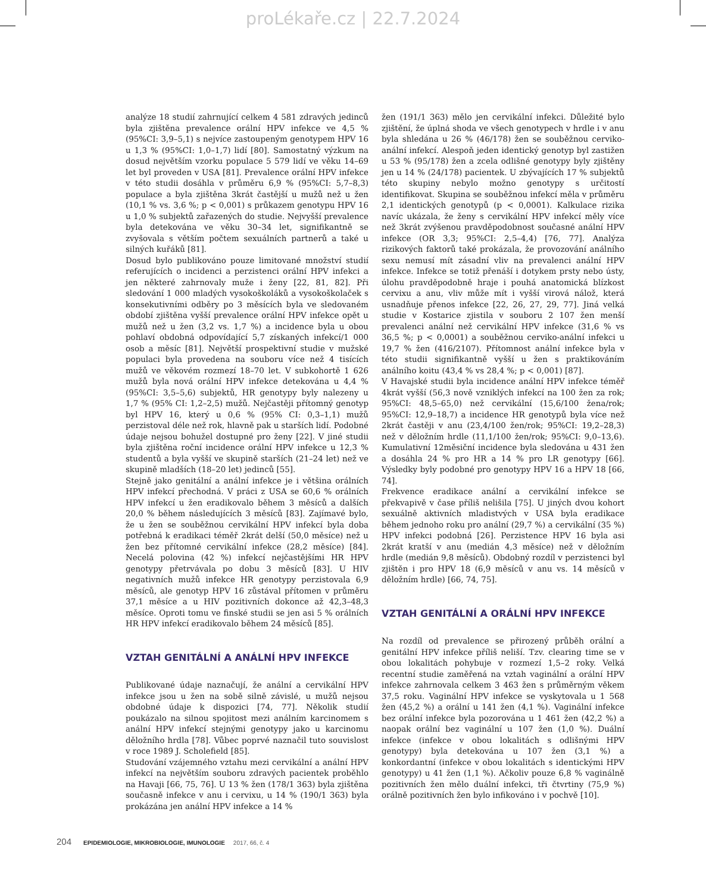proLékaře.cz | 22.7.2024
analýze 18 studií zahrnující celkem 4 581 zdravých jedinců byla zjištěna prevalence orální HPV infekce ve 4,5 % (95%CI: 3,9–5,1) s nejvíce zastoupeným genotypem HPV 16 u 1,3 % (95%CI: 1,0–1,7) lidí [80]. Samostatný výzkum na dosud největším vzorku populace 5 579 lidí ve věku 14–69 let byl proveden v USA [81]. Prevalence orální HPV infekce v této studii dosáhla v průměru 6,9 % (95%CI: 5,7–8,3) populace a byla zjištěna 3krát častější u mužů než u žen (10,1 % vs. 3,6 %; p < 0,001) s průkazem genotypu HPV 16 u 1,0 % subjektů zařazených do studie. Nejvyšší prevalence byla detekována ve věku 30–34 let, signifikantně se zvyšovala s větším počtem sexuálních partnerů a také u silných kuřáků [81].
Dosud bylo publikováno pouze limitované množství studií referujících o incidenci a perzistenci orální HPV infekci a jen některé zahrnovaly muže i ženy [22, 81, 82]. Při sledování 1 000 mladých vysokoškoláků a vysokoškolaček s konsekutivními odběry po 3 měsících byla ve sledovaném období zjištěna vyšší prevalence orální HPV infekce opět u mužů než u žen (3,2 vs. 1,7 %) a incidence byla u obou pohlaví obdobná odpovídající 5,7 získaných infekcí/1 000 osob a měsíc [81]. Největší prospektivní studie v mužské populaci byla provedena na souboru více než 4 tisících mužů ve věkovém rozmezí 18–70 let. V subkohortě 1 626 mužů byla nová orální HPV infekce detekována u 4,4 % (95%CI: 3,5–5,6) subjektů, HR genotypy byly nalezeny u 1,7 % (95% CI: 1,2–2,5) mužů. Nejčastěji přítomný genotyp byl HPV 16, který u 0,6 % (95% CI: 0,3–1,1) mužů perzistoval déle než rok, hlavně pak u starších lidí. Podobné údaje nejsou bohužel dostupné pro ženy [22]. V jiné studii byla zjištěna roční incidence orální HPV infekce u 12,3 % studentů a byla vyšší ve skupině starších (21–24 let) než ve skupině mladších (18–20 let) jedinců [55].
Stejně jako genitální a anální infekce je i většina orálních HPV infekcí přechodná. V práci z USA se 60,6 % orálních HPV infekcí u žen eradikovalo během 3 měsíců a dalších 20,0 % během následujících 3 měsíců [83]. Zajímavé bylo, že u žen se souběžnou cervikální HPV infekcí byla doba potřebná k eradikaci téměř 2krát delší (50,0 měsíce) než u žen bez přítomné cervikální infekce (28,2 měsíce) [84]. Necelá polovina (42 %) infekcí nejčastějšími HR HPV genotypy přetrvávala po dobu 3 měsíců [83]. U HIV negativních mužů infekce HR genotypy perzistovala 6,9 měsíců, ale genotyp HPV 16 zůstával přítomen v průměru 37,1 měsíce a u HIV pozitivních dokonce až 42,3–48,3 měsíce. Oproti tomu ve finské studii se jen asi 5 % orálních HR HPV infekcí eradikovalo během 24 měsíců [85].
VZTAH GENITÁLNÍ A ANÁLNÍ HPV INFEKCE
Publikované údaje naznačují, že anální a cervikální HPV infekce jsou u žen na sobě silně závislé, u mužů nejsou obdobné údaje k dispozici [74, 77]. Několik studií poukázalo na silnou spojitost mezi análním karcinomem s anální HPV infekcí stejnými genotypy jako u karcinomu děložního hrdla [78]. Vůbec poprvé naznačil tuto souvislost v roce 1989 J. Scholefield [85].
Studování vzájemného vztahu mezi cervikální a anální HPV infekcí na největším souboru zdravých pacientek proběhlo na Havaji [66, 75, 76]. U 13 % žen (178/1 363) byla zjištěna současně infekce v anu i cervixu, u 14 % (190/1 363) byla prokázána jen anální HPV infekce a 14 %
žen (191/1 363) mělo jen cervikální infekci. Důležité bylo zjištění, že úplná shoda ve všech genotypech v hrdle i v anu byla shledána u 26 % (46/178) žen se souběžnou cerviko-anální infekcí. Alespoň jeden identický genotyp byl zastižen u 53 % (95/178) žen a zcela odlišné genotypy byly zjištěny jen u 14 % (24/178) pacientek. U zbývajících 17 % subjektů této skupiny nebylo možno genotypy s určitostí identifikovat. Skupina se souběžnou infekcí měla v průměru 2,1 identických genotypů (p < 0,0001). Kalkulace rizika navíc ukázala, že ženy s cervikální HPV infekcí měly více než 3krát zvýšenou pravděpodobnost současné anální HPV infekce (OR 3,3; 95%CI: 2,5–4,4) [76, 77]. Analýza rizikových faktorů také prokázala, že provozování análního sexu nemusí mít zásadní vliv na prevalenci anální HPV infekce. Infekce se totiž přenáší i dotykem prsty nebo ústy, úlohu pravděpodobně hraje i pouhá anatomická blízkost cervixu a anu, vliv může mít i vyšší virová nálož, která usnadňuje přenos infekce [22, 26, 27, 29, 77]. Jiná velká studie v Kostarice zjistila v souboru 2 107 žen menší prevalenci anální než cervikální HPV infekce (31,6 % vs 36,5 %; p < 0,0001) a souběžnou cerviko-anální infekci u 19,7 % žen (416/2107). Přítomnost anální infekce byla v této studii signifikantně vyšší u žen s praktikováním análního koitu (43,4 % vs 28,4 %; p < 0,001) [87].
V Havajské studii byla incidence anální HPV infekce téměř 4krát vyšší (56,3 nově vzniklých infekcí na 100 žen za rok; 95%CI: 48,5–65,0) než cervikální (15,6/100 žena/rok; 95%CI: 12,9–18,7) a incidence HR genotypů byla více než 2krát častěji v anu (23,4/100 žen/rok; 95%CI: 19,2–28,3) než v děložním hrdle (11,1/100 žen/rok; 95%CI: 9,0–13,6). Kumulativní 12měsiční incidence byla sledována u 431 žen a dosáhla 24 % pro HR a 14 % pro LR genotypy [66]. Výsledky byly podobné pro genotypy HPV 16 a HPV 18 [66, 74].
Frekvence eradikace anální a cervikální infekce se překvapivě v čase příliš nelišila [75]. U jiných dvou kohort sexuálně aktivních mladistvých v USA byla eradikace během jednoho roku pro anální (29,7 %) a cervikální (35 %) HPV infekci podobná [26]. Perzistence HPV 16 byla asi 2krát kratší v anu (medián 4,3 měsíce) než v děložním hrdle (medián 9,8 měsíců). Obdobný rozdíl v perzistenci byl zjištěn i pro HPV 18 (6,9 měsíců v anu vs. 14 měsíců v děložním hrdle) [66, 74, 75].
VZTAH GENITÁLNÍ A ORÁLNÍ HPV INFEKCE
Na rozdíl od prevalence se přirozený průběh orální a genitální HPV infekce příliš neliší. Tzv. clearing time se v obou lokalitách pohybuje v rozmezí 1,5–2 roky. Velká recentní studie zaměřená na vztah vaginální a orální HPV infekce zahrnovala celkem 3 463 žen s průměrným věkem 37,5 roku. Vaginální HPV infekce se vyskytovala u 1 568 žen (45,2 %) a orální u 141 žen (4,1 %). Vaginální infekce bez orální infekce byla pozorována u 1 461 žen (42,2 %) a naopak orální bez vaginální u 107 žen (1,0 %). Duální infekce (infekce v obou lokalitách s odlišnými HPV genotypy) byla detekována u 107 žen (3,1 %) a konkordantní (infekce v obou lokalitách s identickými HPV genotypy) u 41 žen (1,1 %). Ačkoliv pouze 6,8 % vaginálně pozitivních žen mělo duální infekci, tři čtvrtiny (75,9 %) orálně pozitivních žen bylo infikováno i v pochvě [10].
204 EPIDEMIOLOGIE, MIKROBIOLOGIE, IMUNOLOGIE 2017, 66, č. 4